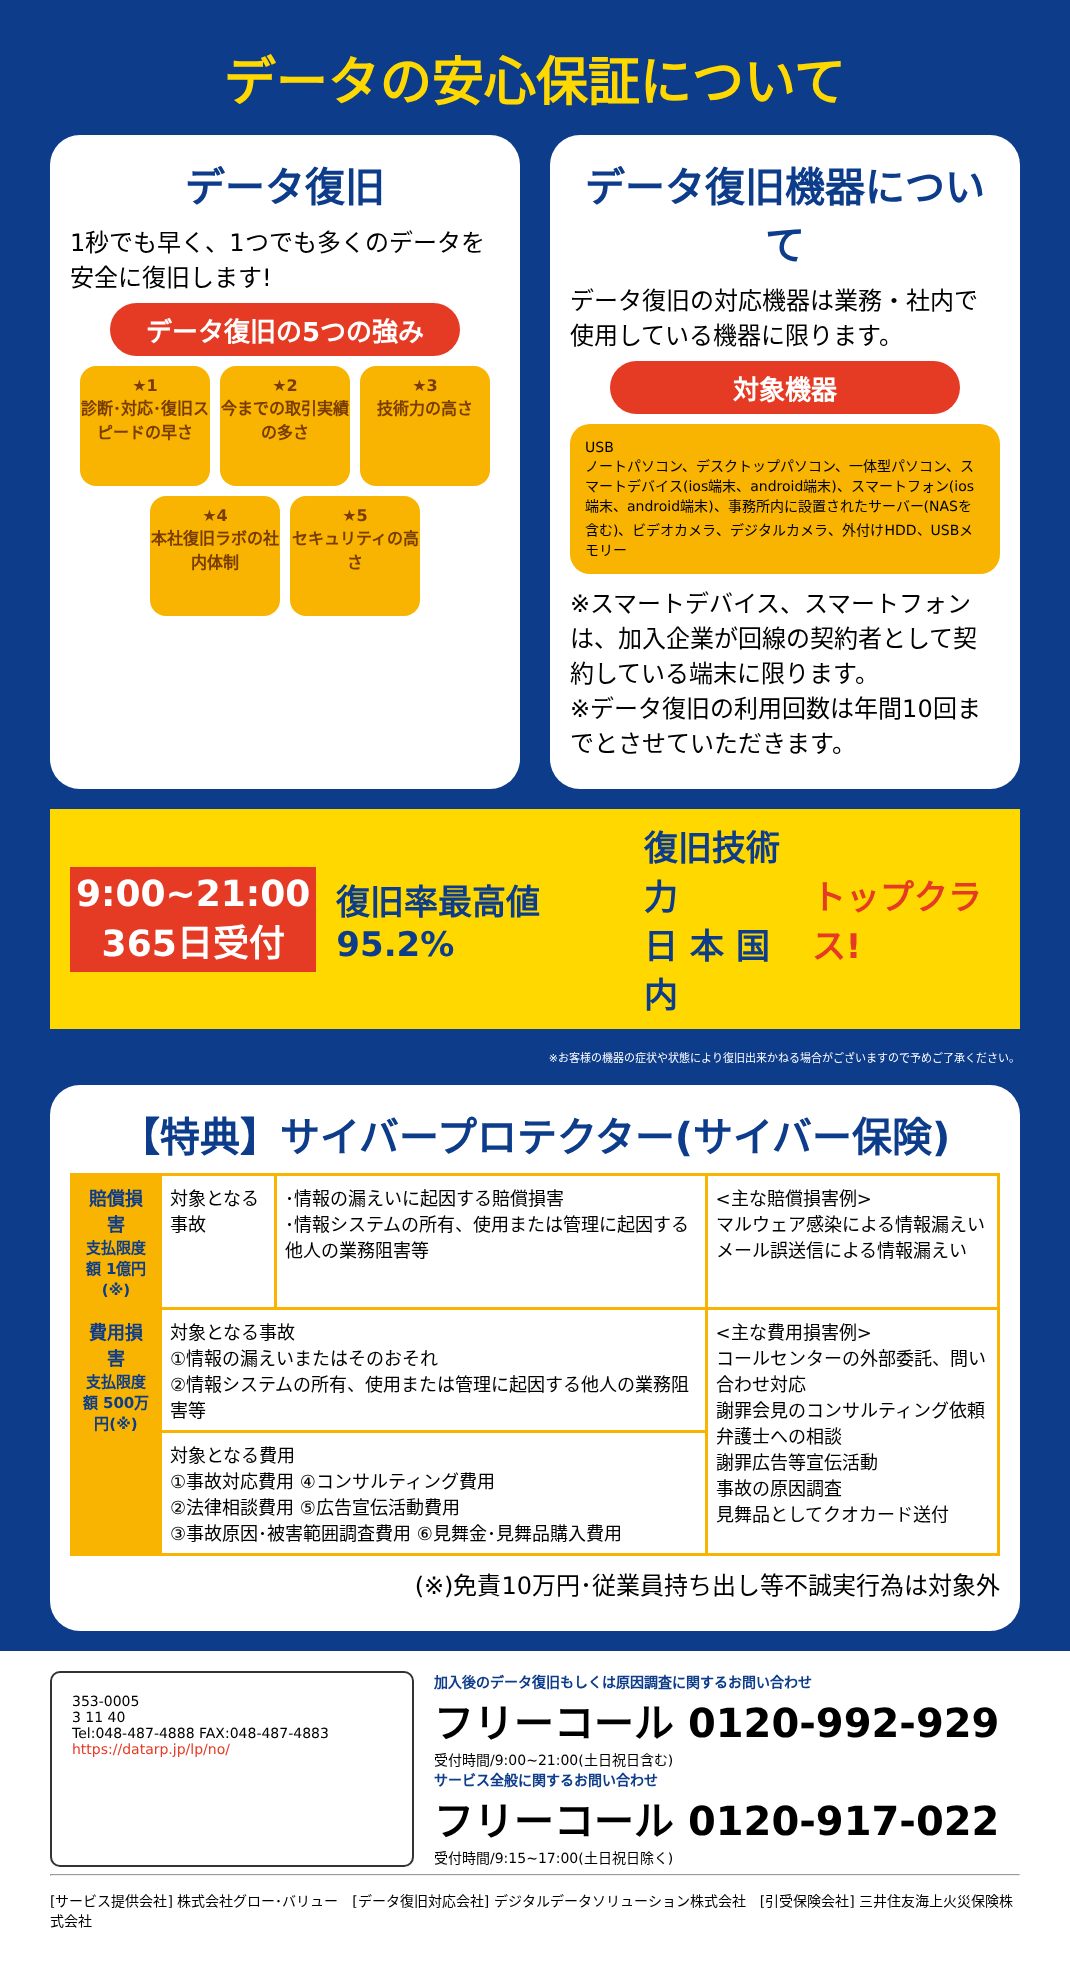データの安心保証について
データ復旧
1秒でも早く、1つでも多くのデータを安全に復旧します!
データ復旧の5つの強み
★1
診断･対応･復旧スピードの早さ
★2
今までの取引実績の多さ
★3
技術力の高さ
★4
本社復旧ラボの社内体制
★5
セキュリティの高さ
データ復旧機器について
データ復旧の対応機器は業務・社内で使用している機器に限ります。
対象機器
USB
ノートパソコン、デスクトップパソコン、一体型パソコン、スマートデバイス(ios端末、android端末)、スマートフォン(ios端末、android端末)、事務所内に設置されたサーバー(NASを含む)、ビデオカメラ、デジタルカメラ、外付けHDD、USBメモリー
※スマートデバイス、スマートフォンは、加入企業が回線の契約者として契約している端末に限ります。
※データ復旧の利用回数は年間10回までとさせていただきます。
9:00~21:00
365日受付
復旧率最高値 95.2%
復旧技術力
日 本 国 内
トップクラス!
※お客様の機器の症状や状態により復旧出来かねる場合がございますので予めご了承ください。
【特典】サイバープロテクター(サイバー保険)
| 賠償損害 支払限度額 1億円(※) | 対象となる事故 | ･情報の漏えいに起因する賠償損害 ･情報システムの所有、使用または管理に起因する他人の業務阻害等 | <主な賠償損害例> マルウェア感染による情報漏えい メール誤送信による情報漏えい |
| 費用損害 支払限度額 500万円(※) | 対象となる事故 ①情報の漏えいまたはそのおそれ ②情報システムの所有、使用または管理に起因する他人の業務阻害等 | | <主な費用損害例> コールセンターの外部委託、問い合わせ対応 謝罪会見のコンサルティング依頼 弁護士への相談 謝罪広告等宣伝活動 事故の原因調査 見舞品としてクオカード送付 |
| | 対象となる費用 ①事故対応費用 ④コンサルティング費用 ②法律相談費用 ⑤広告宣伝活動費用 ③事故原因･被害範囲調査費用 ⑥見舞金･見舞品購入費用 | | |
(※)免責10万円･従業員持ち出し等不誠実行為は対象外
353-0005
3 11 40
Tel:048-487-4888 FAX:048-487-4883
https://datarp.jp/lp/no/
加入後のデータ復旧もしくは原因調査に関するお問い合わせ
フリーコール 0120-992-929
受付時間/9:00~21:00(土日祝日含む)
サービス全般に関するお問い合わせ
フリーコール 0120-917-022
受付時間/9:15~17:00(土日祝日除く)
[サービス提供会社] 株式会社グロー･バリュー　[データ復旧対応会社] デジタルデータソリューション株式会社　[引受保険会社] 三井住友海上火災保険株式会社